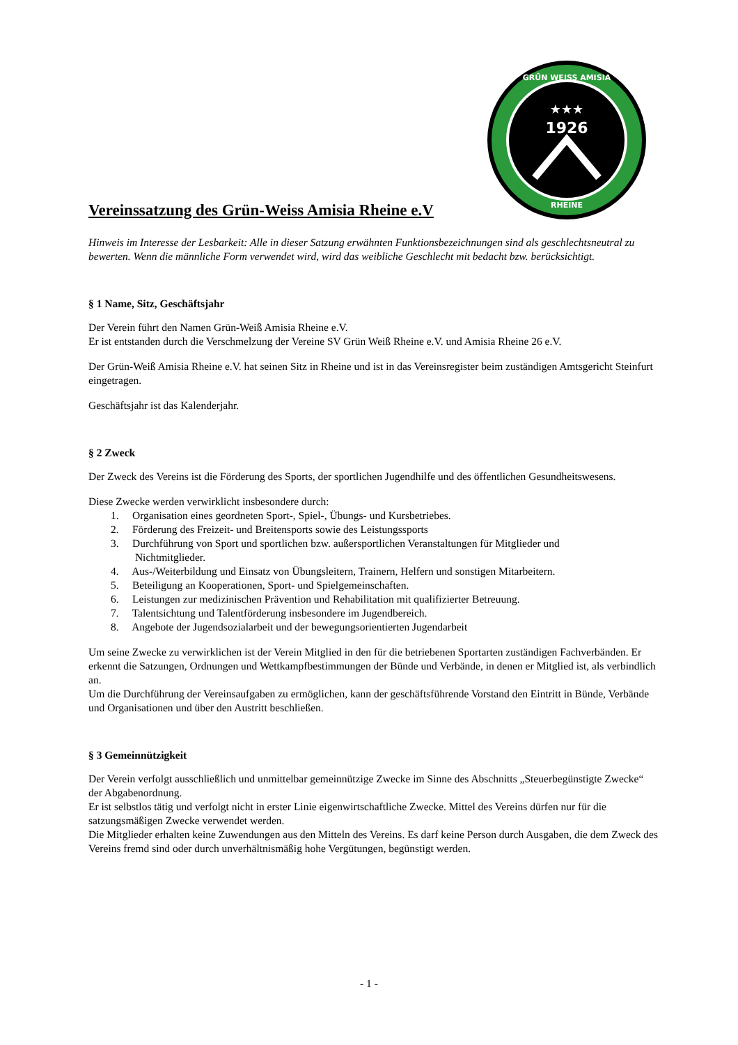★★★
1926
GRÜN WEISS AMISIA
RHEINE
Vereinssatzung des Grün-Weiss Amisia Rheine e.V
Hinweis im Interesse der Lesbarkeit: Alle in dieser Satzung erwähnten Funktionsbezeichnungen sind als geschlechtsneutral zu bewerten. Wenn die männliche Form verwendet wird, wird das weibliche Geschlecht mit bedacht bzw. berücksichtigt.
§ 1 Name, Sitz, Geschäftsjahr
Der Verein führt den Namen Grün-Weiß Amisia Rheine e.V.
Er ist entstanden durch die Verschmelzung der Vereine SV Grün Weiß Rheine e.V. und Amisia Rheine 26 e.V.
Der Grün-Weiß Amisia Rheine e.V. hat seinen Sitz in Rheine und ist in das Vereinsregister beim zuständigen Amtsgericht Steinfurt eingetragen.
Geschäftsjahr ist das Kalenderjahr.
§ 2 Zweck
Der Zweck des Vereins ist die Förderung des Sports, der sportlichen Jugendhilfe und des öffentlichen Gesundheitswesens.
Diese Zwecke werden verwirklicht insbesondere durch:
1. Organisation eines geordneten Sport-, Spiel-, Übungs- und Kursbetriebes.
2. Förderung des Freizeit- und Breitensports sowie des Leistungssports
3. Durchführung von Sport und sportlichen bzw. außersportlichen Veranstaltungen für Mitglieder und
Nichtmitglieder.
4. Aus-/Weiterbildung und Einsatz von Übungsleitern, Trainern, Helfern und sonstigen Mitarbeitern.
5. Beteiligung an Kooperationen, Sport- und Spielgemeinschaften.
6. Leistungen zur medizinischen Prävention und Rehabilitation mit qualifizierter Betreuung.
7. Talentsichtung und Talentförderung insbesondere im Jugendbereich.
8. Angebote der Jugendsozialarbeit und der bewegungsorientierten Jugendarbeit
Um seine Zwecke zu verwirklichen ist der Verein Mitglied in den für die betriebenen Sportarten zuständigen Fachverbänden. Er erkennt die Satzungen, Ordnungen und Wettkampfbestimmungen der Bünde und Verbände, in denen er Mitglied ist, als verbindlich an.
Um die Durchführung der Vereinsaufgaben zu ermöglichen, kann der geschäftsführende Vorstand den Eintritt in Bünde, Verbände und Organisationen und über den Austritt beschließen.
§ 3 Gemeinnützigkeit
Der Verein verfolgt ausschließlich und unmittelbar gemeinnützige Zwecke im Sinne des Abschnitts „Steuerbegünstigte Zwecke“ der Abgabenordnung.
Er ist selbstlos tätig und verfolgt nicht in erster Linie eigenwirtschaftliche Zwecke. Mittel des Vereins dürfen nur für die satzungsmäßigen Zwecke verwendet werden.
Die Mitglieder erhalten keine Zuwendungen aus den Mitteln des Vereins. Es darf keine Person durch Ausgaben, die dem Zweck des Vereins fremd sind oder durch unverhältnismäßig hohe Vergütungen, begünstigt werden.
- 1 -